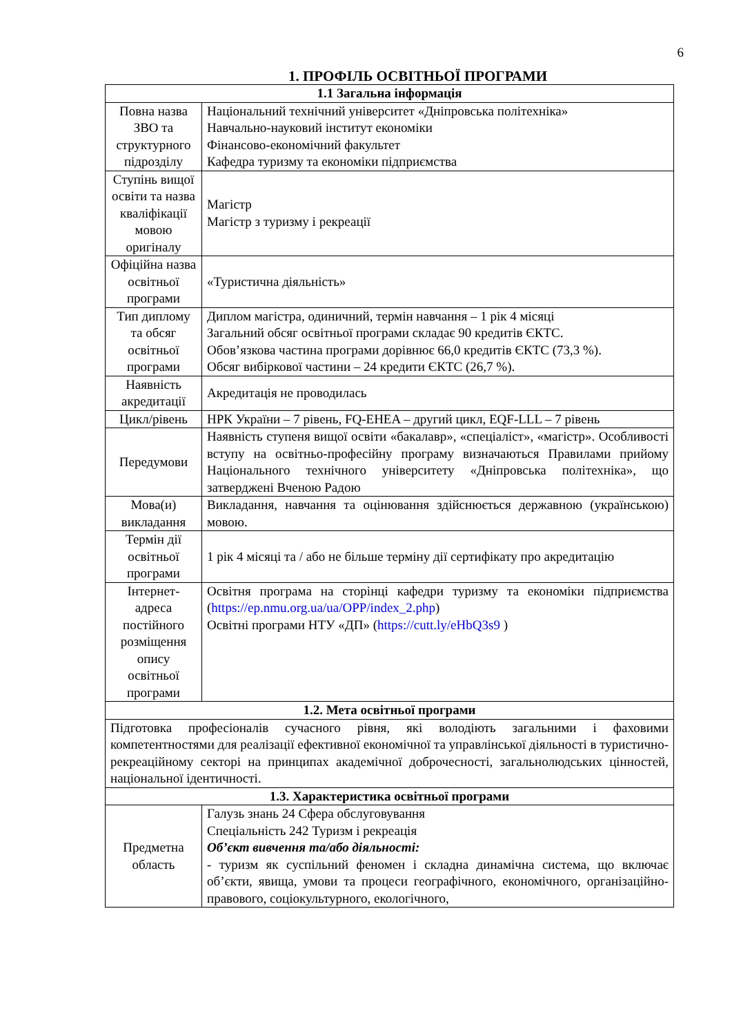6
1. ПРОФІЛЬ ОСВІТНЬОЇ ПРОГРАМИ
| 1.1 Загальна інформація | |
| --- | --- |
| Повна назва ЗВО та структурного підрозділу | Національний технічний університет «Дніпровська політехніка» Навчально-науковий інститут економіки Фінансово-економічний факультет Кафедра туризму та економіки підприємства |
| Ступінь вищої освіти та назва кваліфікації мовою оригіналу | Магістр Магістр з туризму і рекреації |
| Офіційна назва освітньої програми | «Туристична діяльність» |
| Тип диплому та обсяг освітньої програми | Диплом магістра, одиничний, термін навчання – 1 рік 4 місяці Загальний обсяг освітньої програми складає 90 кредитів ЄКТС. Обов’язкова частина програми дорівнює 66,0 кредитів ЄКТС (73,3 %). Обсяг вибіркової частини – 24 кредити ЄКТС (26,7 %). |
| Наявність акредитації | Акредитація не проводилась |
| Цикл/рівень | НРК України – 7 рівень, FQ-EHEA – другий цикл, EQF-LLL – 7 рівень |
| Передумови | Наявність ступеня вищої освіти «бакалавр», «спеціаліст», «магістр». Особливості вступу на освітньо-професійну програму визначаються Правилами прийому Національного технічного університету «Дніпровська політехніка», що затверджені Вченою Радою |
| Мова(и) викладання | Викладання, навчання та оцінювання здійснюється державною (українською) мовою. |
| Термін дії освітньої програми | 1 рік 4 місяці та / або не більше терміну дії сертифікату про акредитацію |
| Інтернет-адреса постійного розміщення опису освітньої програми | Освітня програма на сторінці кафедри туризму та економіки підприємства ( https://ep.nmu.org.ua/ua/OPP/index_2.php ) Освітні програми НТУ «ДП» ( https://cutt.ly/eHbQ3s9 ) |
| 1.2. Мета освітньої програми | |
| Підготовка професіоналів сучасного рівня, які володіють загальними і фаховими компетентностями для реалізації ефективної економічної та управлінської діяльності в туристично-рекреаційному секторі на принципах академічної доброчесності, загальнолюдських цінностей, національної ідентичності. | |
| 1.3. Характеристика освітньої програми | |
| Предметна область | Галузь знань 24 Сфера обслуговування Спеціальність 242 Туризм і рекреація Об’єкт вивчення та/або діяльності: - туризм як суспільний феномен і складна динамічна система, що включає об’єкти, явища, умови та процеси географічного, економічного, організаційно-правового, соціокультурного, екологічного, |